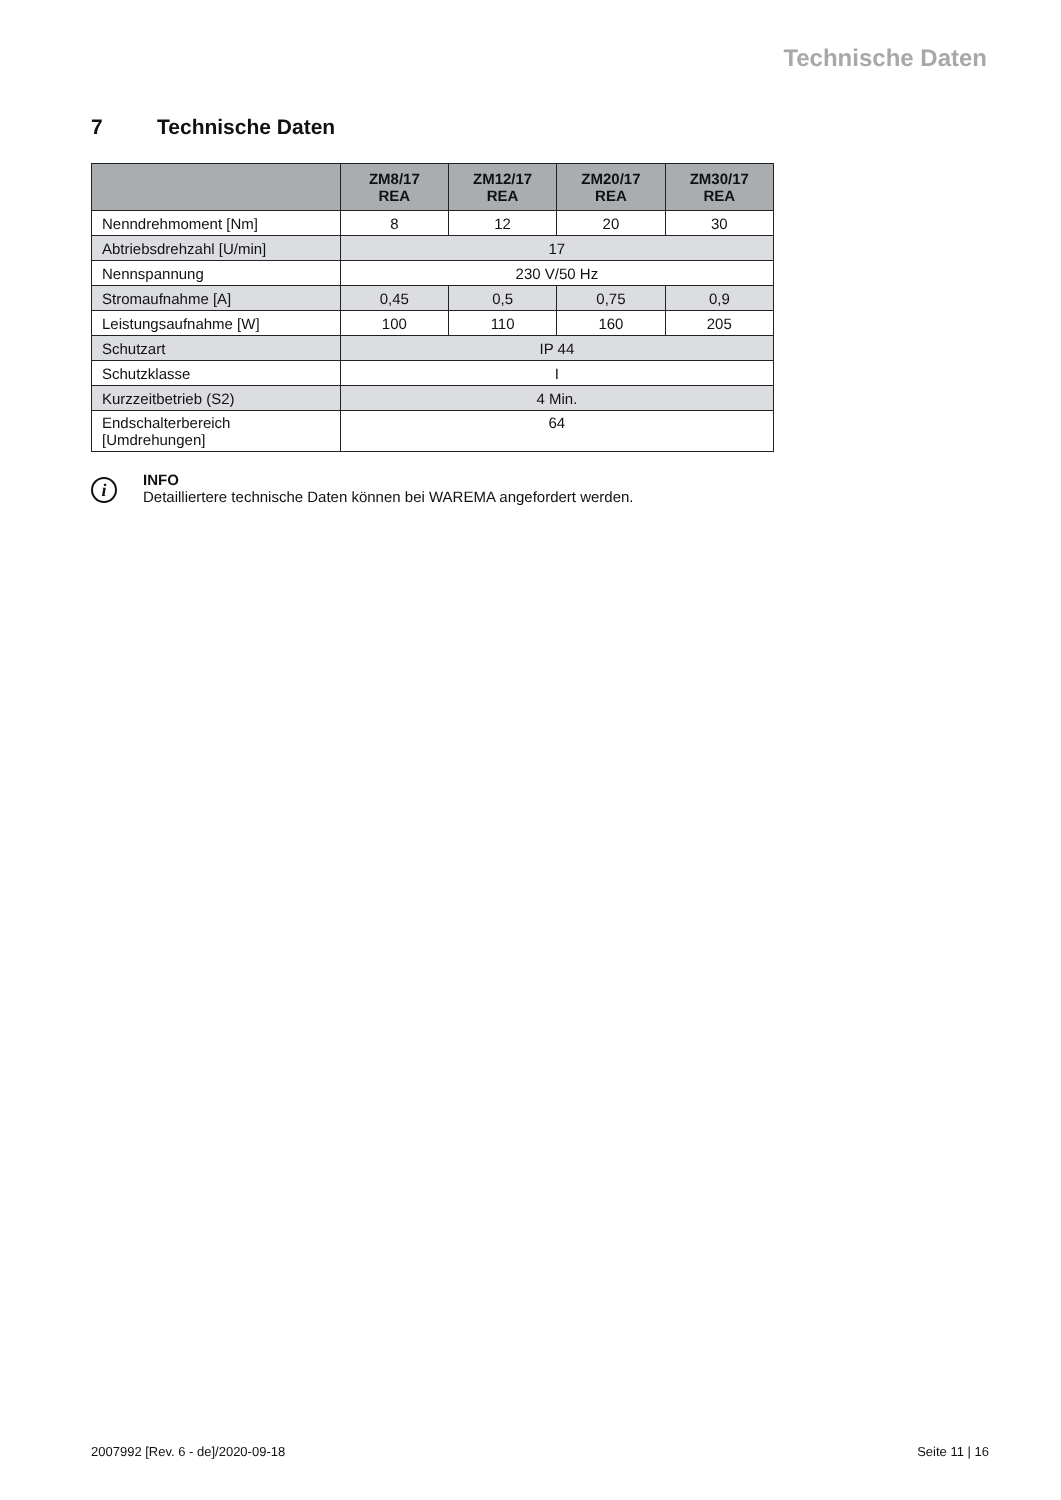Technische Daten
7 Technische Daten
| | ZM8/17 REA | ZM12/17 REA | ZM20/17 REA | ZM30/17 REA |
| --- | --- | --- | --- | --- |
| Nenndrehmoment [Nm] | 8 | 12 | 20 | 30 |
| Abtriebsdrehzahl [U/min] | 17 | | | |
| Nennspannung | 230 V/50 Hz | | | |
| Stromaufnahme [A] | 0,45 | 0,5 | 0,75 | 0,9 |
| Leistungsaufnahme [W] | 100 | 110 | 160 | 205 |
| Schutzart | IP 44 | | | |
| Schutzklasse | I | | | |
| Kurzzeitbetrieb (S2) | 4 Min. | | | |
| Endschalterbereich [Umdrehungen] | 64 | | | |
i
INFO
Detailliertere technische Daten können bei WAREMA angefordert werden.
2007992 [Rev. 6 - de]/2020-09-18 Seite 11 | 16